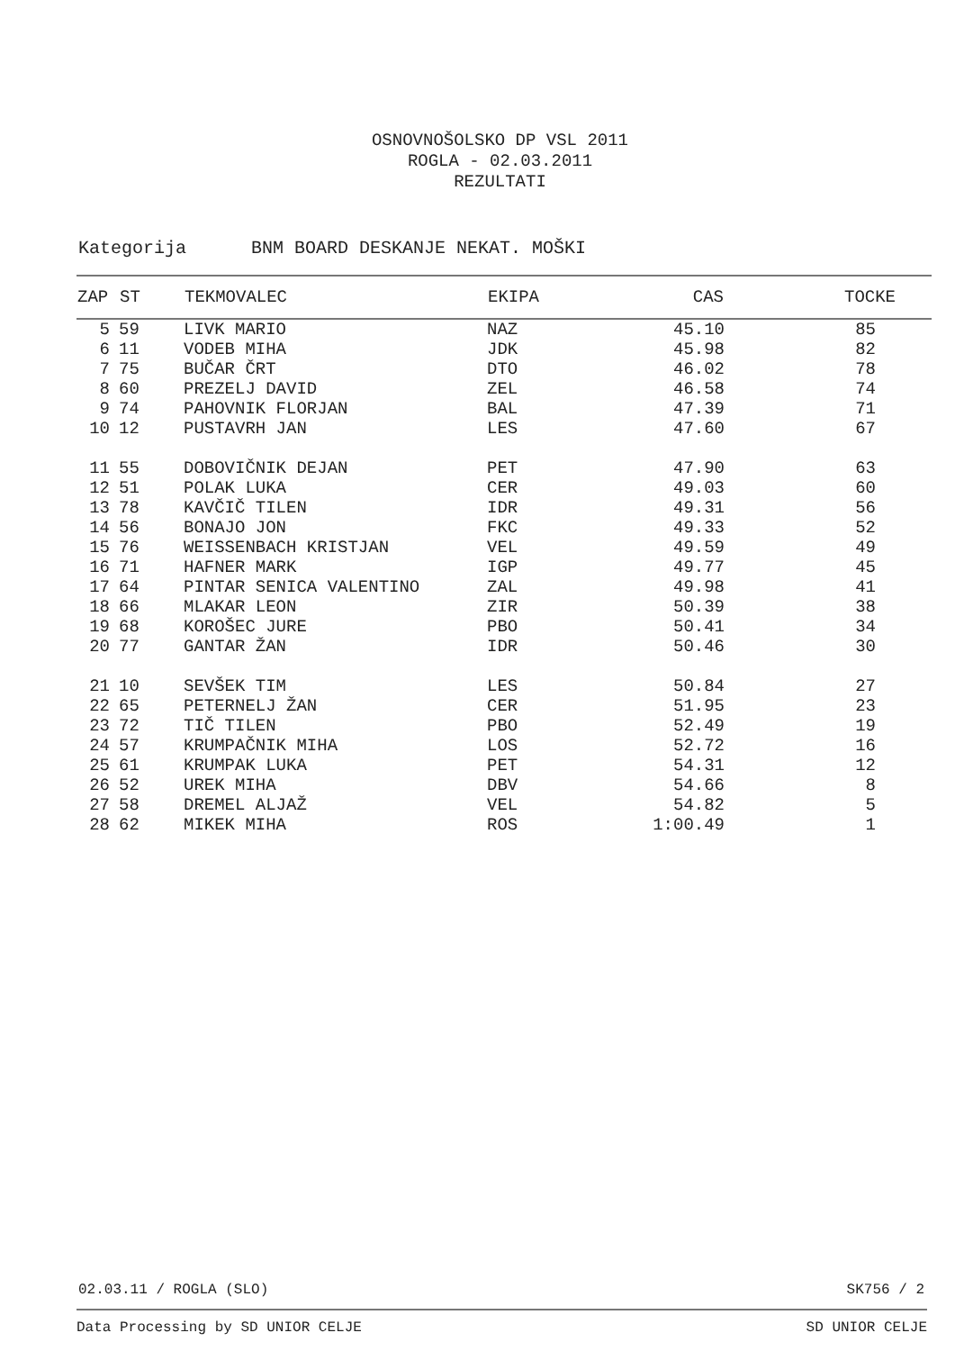OSNOVNOŠOLSKO DP VSL 2011
ROGLA - 02.03.2011
REZULTATI
Kategorija BNM BOARD DESKANJE NEKAT. MOŠKI
| ZAP | ST | TEKMOVALEC | EKIPA | CAS | TOCKE |
| --- | --- | --- | --- | --- | --- |
| 5 | 59 | LIVK MARIO | NAZ | 45.10 | 85 |
| 6 | 11 | VODEB MIHA | JDK | 45.98 | 82 |
| 7 | 75 | BUČAR ČRT | DTO | 46.02 | 78 |
| 8 | 60 | PREZELJ DAVID | ZEL | 46.58 | 74 |
| 9 | 74 | PAHOVNIK FLORJAN | BAL | 47.39 | 71 |
| 10 | 12 | PUSTAVRH JAN | LES | 47.60 | 67 |
| 11 | 55 | DOBOVIČNIK DEJAN | PET | 47.90 | 63 |
| 12 | 51 | POLAK LUKA | CER | 49.03 | 60 |
| 13 | 78 | KAVČIČ TILEN | IDR | 49.31 | 56 |
| 14 | 56 | BONAJO JON | FKC | 49.33 | 52 |
| 15 | 76 | WEISSENBACH KRISTJAN | VEL | 49.59 | 49 |
| 16 | 71 | HAFNER MARK | IGP | 49.77 | 45 |
| 17 | 64 | PINTAR SENICA VALENTINO | ZAL | 49.98 | 41 |
| 18 | 66 | MLAKAR LEON | ZIR | 50.39 | 38 |
| 19 | 68 | KOROŠEC JURE | PBO | 50.41 | 34 |
| 20 | 77 | GANTAR ŽAN | IDR | 50.46 | 30 |
| 21 | 10 | SEVŠEK TIM | LES | 50.84 | 27 |
| 22 | 65 | PETERNELJ ŽAN | CER | 51.95 | 23 |
| 23 | 72 | TIČ TILEN | PBO | 52.49 | 19 |
| 24 | 57 | KRUMPAČNIK MIHA | LOS | 52.72 | 16 |
| 25 | 61 | KRUMPAK LUKA | PET | 54.31 | 12 |
| 26 | 52 | UREK MIHA | DBV | 54.66 | 8 |
| 27 | 58 | DREMEL ALJAŽ | VEL | 54.82 | 5 |
| 28 | 62 | MIKEK MIHA | ROS | 1:00.49 | 1 |
02.03.11 / ROGLA (SLO) SK756 / 2
Data Processing by SD UNIOR CELJE SD UNIOR CELJE